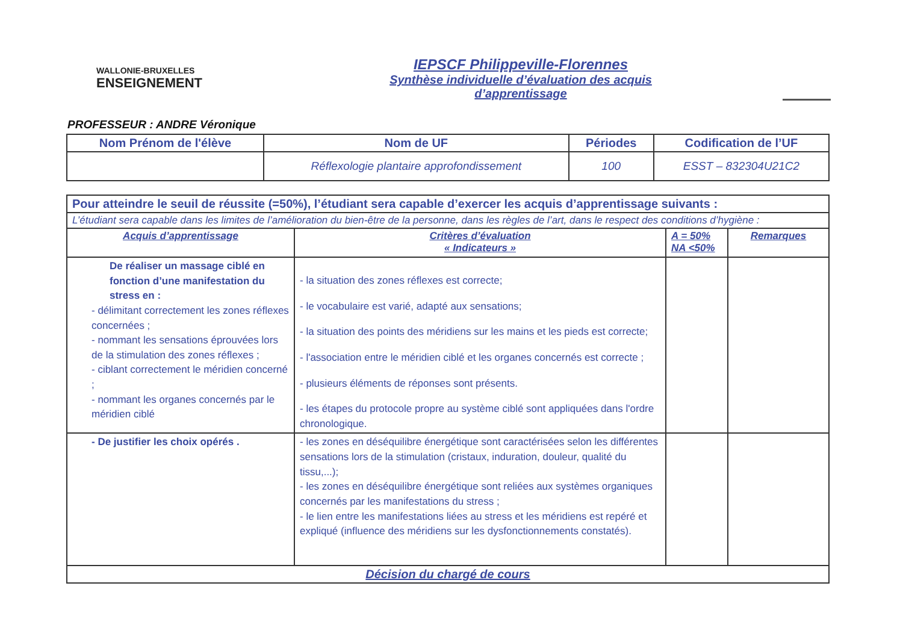WALLONIE-BRUXELLES
ENSEIGNEMENT
IEPSCF Philippeville-Florennes
Synthèse individuelle d’évaluation des acquis
d’apprentissage
PROFESSEUR : ANDRE Véronique
| Nom Prénom de l'élève | Nom de UF | Périodes | Codification de l’UF |
| --- | --- | --- | --- |
| | Réflexologie plantaire approfondissement | 100 | ESST – 832304U21C2 |
| Pour atteindre le seuil de réussite (=50%), l’étudiant sera capable d’exercer les acquis d’apprentissage suivants : | | | |
| L’étudiant sera capable dans les limites de l’amélioration du bien-être de la personne, dans les règles de l’art, dans le respect des conditions d’hygiène : | | | |
| Acquis d’apprentissage | Critères d’évaluation « Indicateurs » | A = 50% NA <50% | Remarques |
| De réaliser un massage ciblé en fonction d’une manifestation du stress en : - délimitant correctement les zones réflexes concernées ; - nommant les sensations éprouvées lors de la stimulation des zones réflexes ; - ciblant correctement le méridien concerné ; - nommant les organes concernés par le méridien ciblé | - la situation des zones réflexes est correcte; - le vocabulaire est varié, adapté aux sensations; - la situation des points des méridiens sur les mains et les pieds est correcte; - l'association entre le méridien ciblé et les organes concernés est correcte ; - plusieurs éléments de réponses sont présents. - les étapes du protocole propre au système ciblé sont appliquées dans l'ordre chronologique. | | |
| - De justifier les choix opérés . | - les zones en déséquilibre énergétique sont caractérisées selon les différentes sensations lors de la stimulation (cristaux, induration, douleur, qualité du tissu,...); - les zones en déséquilibre énergétique sont reliées aux systèmes organiques concernés par les manifestations du stress ; - le lien entre les manifestations liées au stress et les méridiens est repéré et expliqué (influence des méridiens sur les dysfonctionnements constatés). | | |
| Décision du chargé de cours | | | |